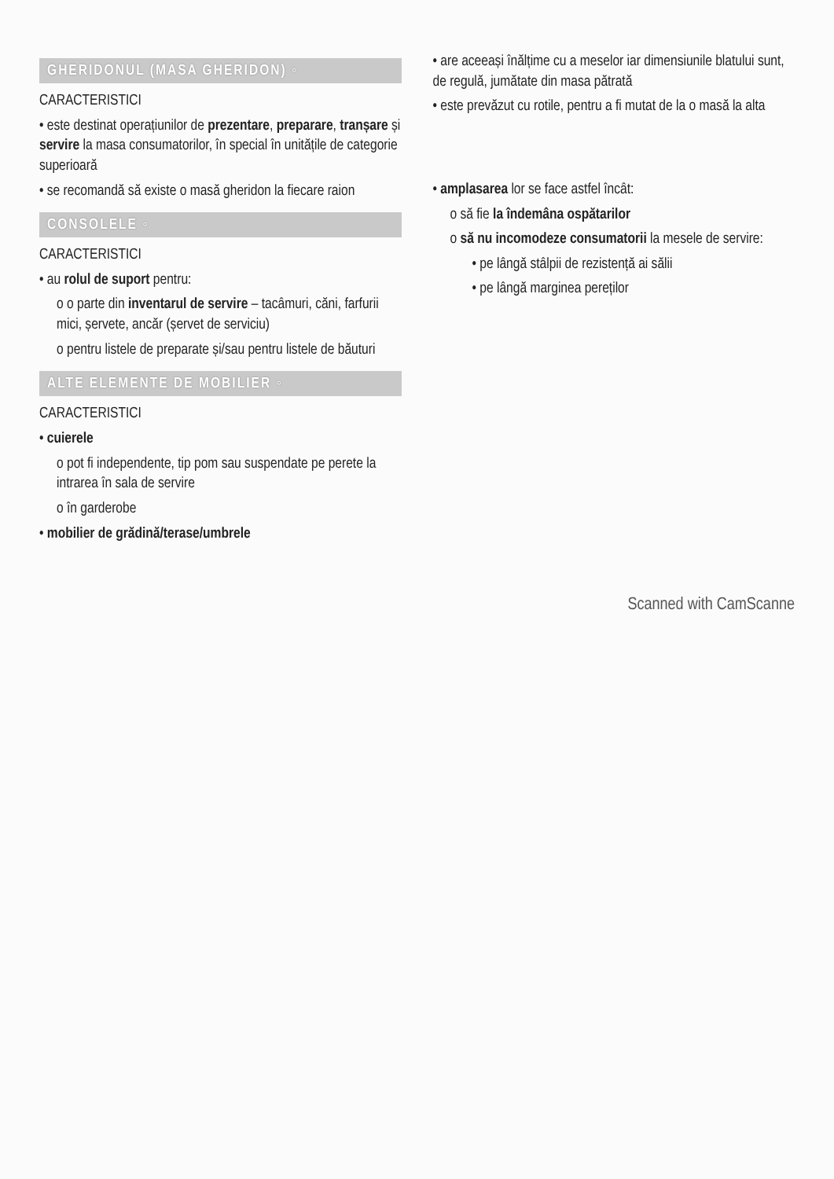GHERIDONUL (MASA GHERIDON) ◦
CARACTERISTICI
• este destinat operațiunilor de prezentare, preparare, tranșare și servire la masa consumatorilor, în special în unitățile de categorie superioară
• se recomandă să existe o masă gheridon la fiecare raion
CONSOLELE ◦
CARACTERISTICI
• au rolul de suport pentru:
o o parte din inventarul de servire – tacâmuri, căni, farfurii mici, șervete, ancăr (șervet de serviciu)
o pentru listele de preparate și/sau pentru listele de băuturi
ALTE ELEMENTE DE MOBILIER ◦
CARACTERISTICI
• cuierele
o pot fi independente, tip pom sau suspendate pe perete la intrarea în sala de servire
o în garderobe
• mobilier de grădină/terase/umbrele
• are aceeași înălțime cu a meselor iar dimensiunile blatului sunt, de regulă, jumătate din masa pătrată
• este prevăzut cu rotile, pentru a fi mutat de la o masă la alta
• amplasarea lor se face astfel încât:
o să fie la îndemâna ospătarilor
o să nu incomodeze consumatorii la mesele de servire:
• pe lângă stâlpii de rezistență ai sălii
• pe lângă marginea pereților
Scanned with CamScanne